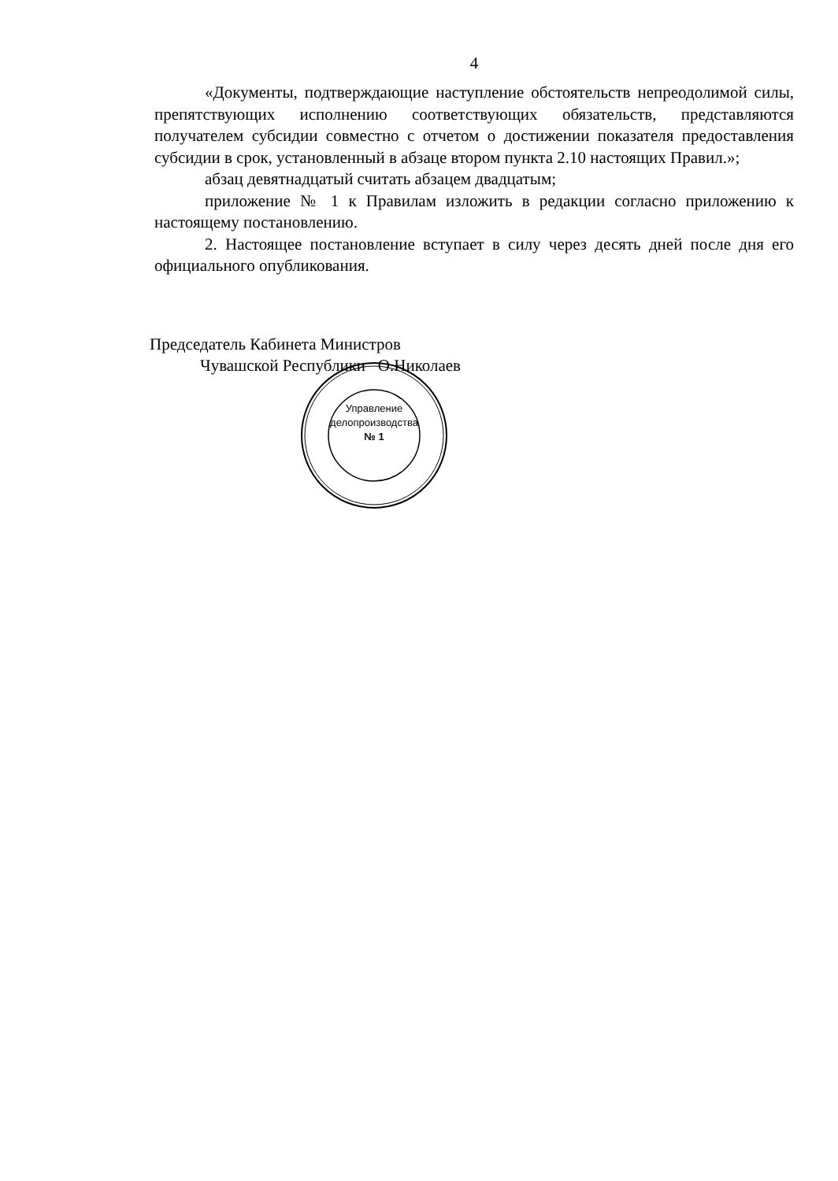4
«Документы, подтверждающие наступление обстоятельств непреодолимой силы, препятствующих исполнению соответствующих обязательств, представляются получателем субсидии совместно с отчетом о достижении показателя предоставления субсидии в срок, установленный в абзаце втором пункта 2.10 настоящих Правил.»;
абзац девятнадцатый считать абзацем двадцатым;
приложение № 1 к Правилам изложить в редакции согласно приложению к настоящему постановлению.
2. Настоящее постановление вступает в силу через десять дней после дня его официального опубликования.
Председатель Кабинета Министров
Чувашской Республики О.Николаев
Управление
делопроизводства
№ 1